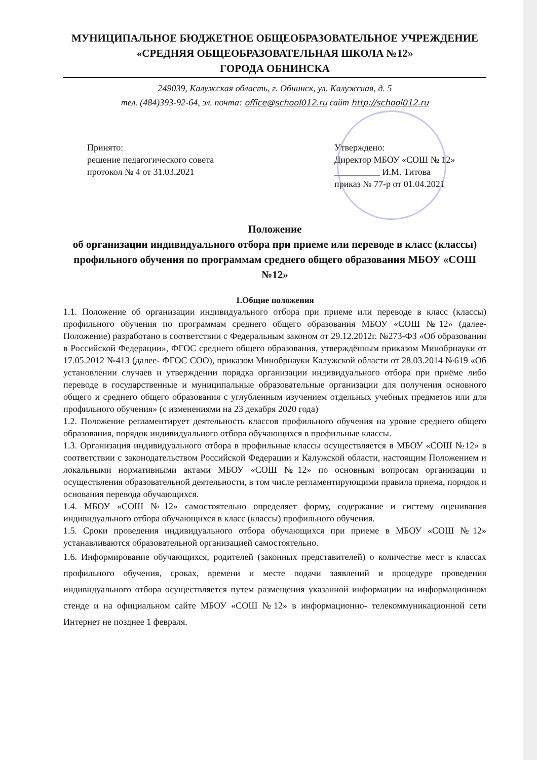МУНИЦИПАЛЬНОЕ БЮДЖЕТНОЕ ОБЩЕОБРАЗОВАТЕЛЬНОЕ УЧРЕЖДЕНИЕ
«СРЕДНЯЯ ОБЩЕОБРАЗОВАТЕЛЬНАЯ ШКОЛА №12»
ГОРОДА ОБНИНСКА
249039, Калужская область, г. Обнинск, ул. Калужская, д. 5
тел. (484)393-92-64, эл. почта: office@school012.ru сайт http://school012.ru
Принято:
решение педагогического совета
протокол № 4 от 31.03.2021
Утверждено:
Директор МБОУ «СОШ № 12»
__________ И.М. Титова
приказ № 77-р от 01.04.2021
Положение
об организации индивидуального отбора при приеме или переводе в класс (классы) профильного обучения по программам среднего общего образования МБОУ «СОШ №12»
1.Общие положения
1.1. Положение об организации индивидуального отбора при приеме или переводе в класс (классы) профильного обучения по программам среднего общего образования МБОУ «СОШ №12» (далее- Положение) разработано в соответствии с Федеральным законом от 29.12.2012г. №273-ФЗ «Об образовании в Российской Федерации», ФГОС среднего общего образования, утверждённым приказом Минобрнауки от 17.05.2012 №413 (далее- ФГОС СОО), приказом Минобрнауки Калужской области от 28.03.2014 №619 «Об установлении случаев и утверждении порядка организации индивидуального отбора при приёме либо переводе в государственные и муниципальные образовательные организации для получения основного общего и среднего общего образования с углубленным изучением отдельных учебных предметов или для профильного обучения» (с изменениями на 23 декабря 2020 года)
1.2. Положение регламентирует деятельность классов профильного обучения на уровне среднего общего образования, порядок индивидуального отбора обучающихся в профильные классы.
1.3. Организация индивидуального отбора в профильные классы осуществляется в МБОУ «СОШ №12» в соответствии с законодательством Российской Федерации и Калужской области, настоящим Положением и локальными нормативными актами МБОУ «СОШ №12» по основным вопросам организации и осуществления образовательной деятельности, в том числе регламентирующими правила приема, порядок и основания перевода обучающихся.
1.4. МБОУ «СОШ №12» самостоятельно определяет форму, содержание и систему оценивания индивидуального отбора обучающихся в класс (классы) профильного обучения.
1.5. Сроки проведения индивидуального отбора обучающихся при приеме в МБОУ «СОШ №12» устанавливаются образовательной организацией самостоятельно.
1.6. Информирование обучающихся, родителей (законных представителей) о количестве мест в классах профильного обучения, сроках, времени и месте подачи заявлений и процедуре проведения индивидуального отбора осуществляется путем размещения указанной информации на информационном стенде и на официальном сайте МБОУ «СОШ №12» в информационно- телекоммуникационной сети Интернет не позднее 1 февраля.